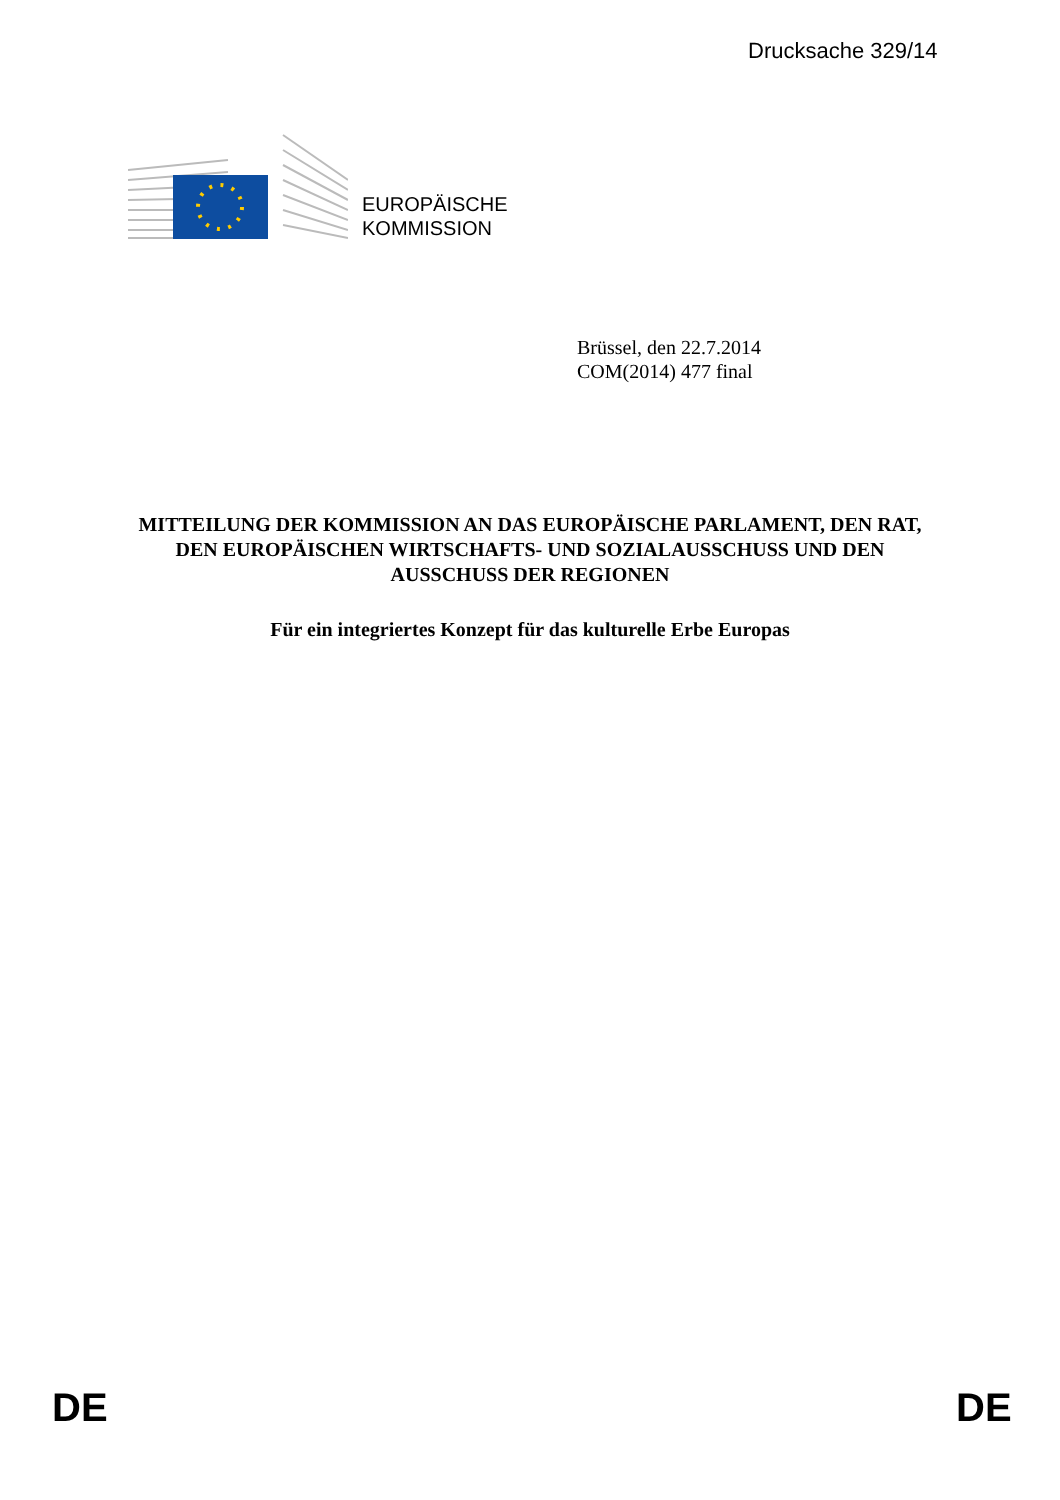Drucksache 329/14
EUROPÄISCHE
KOMMISSION
Brüssel, den 22.7.2014
COM(2014) 477 final
MITTEILUNG DER KOMMISSION AN DAS EUROPÄISCHE PARLAMENT, DEN RAT, DEN EUROPÄISCHEN WIRTSCHAFTS- UND SOZIALAUSSCHUSS UND DEN AUSSCHUSS DER REGIONEN
Für ein integriertes Konzept für das kulturelle Erbe Europas
DE DE